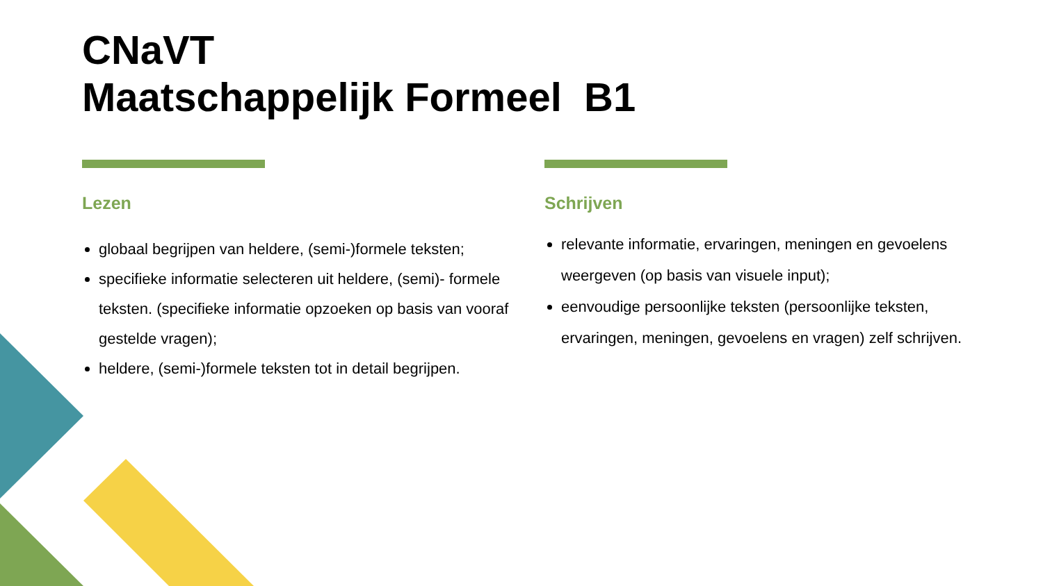CNaVT
Maatschappelijk Formeel B1
Lezen
globaal begrijpen van heldere, (semi-)formele teksten;
specifieke informatie selecteren uit heldere, (semi)- formele teksten. (specifieke informatie opzoeken op basis van vooraf gestelde vragen);
heldere, (semi-)formele teksten tot in detail begrijpen.
Schrijven
relevante informatie, ervaringen, meningen en gevoelens weergeven (op basis van visuele input);
eenvoudige persoonlijke teksten (persoonlijke teksten, ervaringen, meningen, gevoelens en vragen) zelf schrijven.